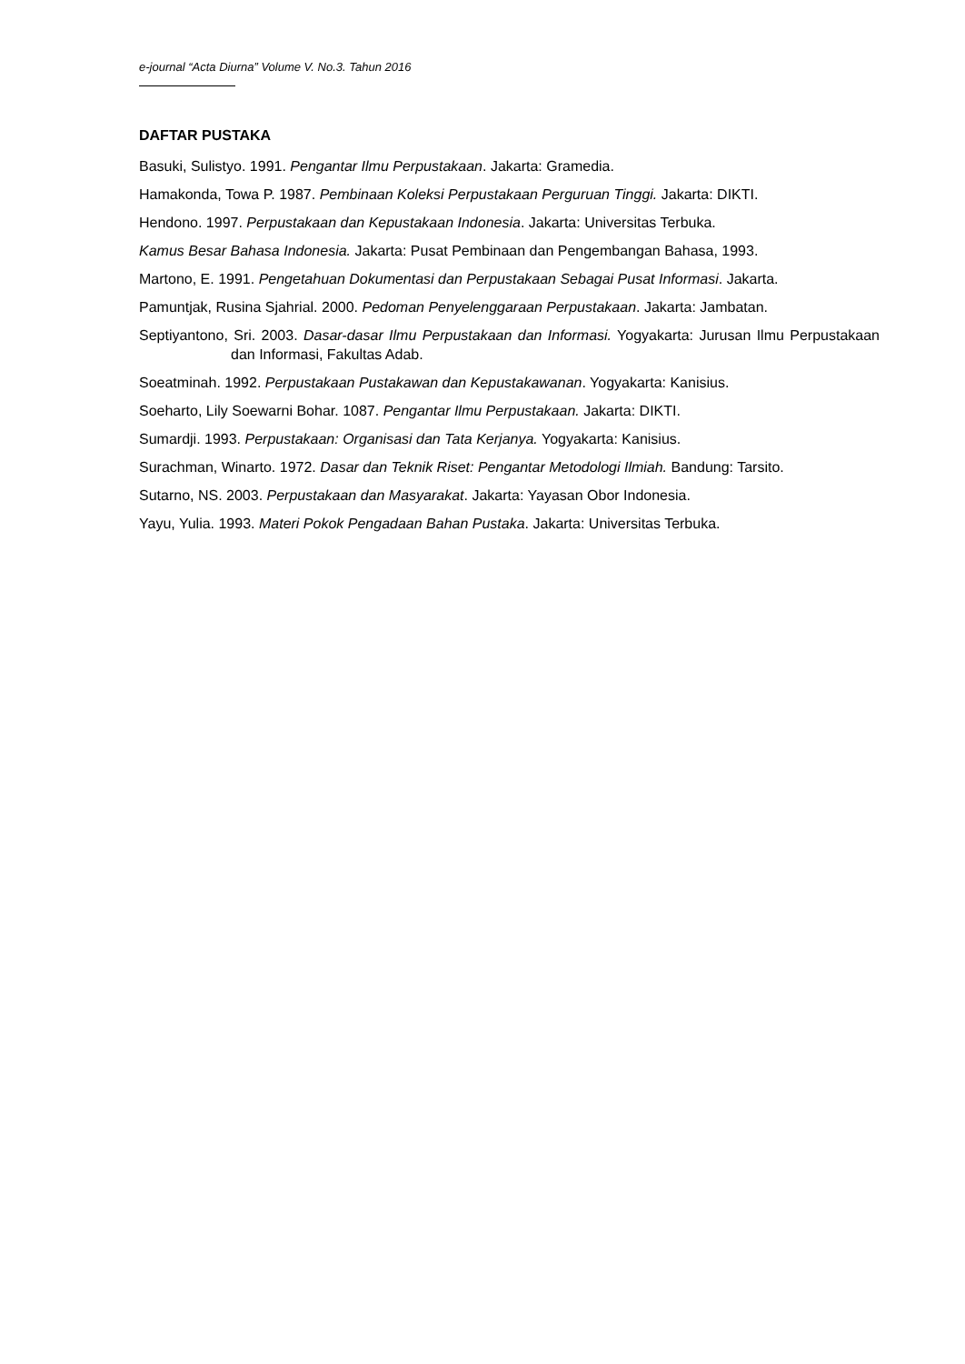e-journal “Acta Diurna” Volume V. No.3. Tahun 2016
DAFTAR PUSTAKA
Basuki, Sulistyo. 1991. Pengantar Ilmu Perpustakaan. Jakarta: Gramedia.
Hamakonda, Towa P. 1987. Pembinaan Koleksi Perpustakaan Perguruan Tinggi. Jakarta: DIKTI.
Hendono. 1997. Perpustakaan dan Kepustakaan Indonesia. Jakarta: Universitas Terbuka.
Kamus Besar Bahasa Indonesia. Jakarta: Pusat Pembinaan dan Pengembangan Bahasa, 1993.
Martono, E. 1991. Pengetahuan Dokumentasi dan Perpustakaan Sebagai Pusat Informasi. Jakarta.
Pamuntjak, Rusina Sjahrial. 2000. Pedoman Penyelenggaraan Perpustakaan. Jakarta: Jambatan.
Septiyantono, Sri. 2003. Dasar-dasar Ilmu Perpustakaan dan Informasi. Yogyakarta: Jurusan Ilmu Perpustakaan dan Informasi, Fakultas Adab.
Soeatminah. 1992. Perpustakaan Pustakawan dan Kepustakawanan. Yogyakarta: Kanisius.
Soeharto, Lily Soewarni Bohar. 1087. Pengantar Ilmu Perpustakaan. Jakarta: DIKTI.
Sumardji. 1993. Perpustakaan: Organisasi dan Tata Kerjanya. Yogyakarta: Kanisius.
Surachman, Winarto. 1972. Dasar dan Teknik Riset: Pengantar Metodologi Ilmiah. Bandung: Tarsito.
Sutarno, NS. 2003. Perpustakaan dan Masyarakat. Jakarta: Yayasan Obor Indonesia.
Yayu, Yulia. 1993. Materi Pokok Pengadaan Bahan Pustaka. Jakarta: Universitas Terbuka.